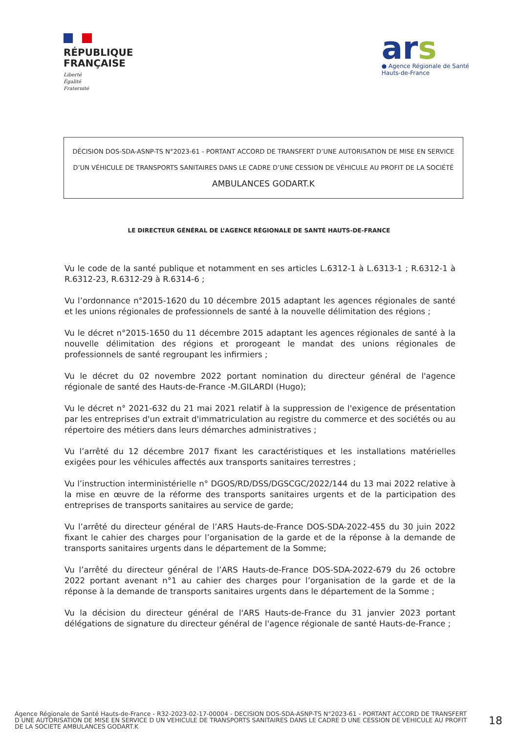RÉPUBLIQUE
FRANÇAISE
Liberté
Égalité
Fraternité
ars
● Agence Régionale de Santé
Hauts-de-France
DÉCISION DOS-SDA-ASNP-TS N°2023-61 - PORTANT ACCORD DE TRANSFERT D’UNE AUTORISATION DE MISE EN SERVICE D’UN VÉHICULE DE TRANSPORTS SANITAIRES DANS LE CADRE D’UNE CESSION DE VÉHICULE AU PROFIT DE LA SOCIÉTÉ AMBULANCES GODART.K
LE DIRECTEUR GÉNÉRAL DE L’AGENCE RÉGIONALE DE SANTÉ HAUTS-DE-FRANCE
Vu le code de la santé publique et notamment en ses articles L.6312-1 à L.6313-1 ; R.6312-1 à R.6312-23, R.6312-29 à R.6314-6 ;
Vu l’ordonnance n°2015-1620 du 10 décembre 2015 adaptant les agences régionales de santé et les unions régionales de professionnels de santé à la nouvelle délimitation des régions ;
Vu le décret n°2015-1650 du 11 décembre 2015 adaptant les agences régionales de santé à la nouvelle délimitation des régions et prorogeant le mandat des unions régionales de professionnels de santé regroupant les infirmiers ;
Vu le décret du 02 novembre 2022 portant nomination du directeur général de l'agence régionale de santé des Hauts-de-France -M.GILARDI (Hugo);
Vu le décret n° 2021-632 du 21 mai 2021 relatif à la suppression de l'exigence de présentation par les entreprises d'un extrait d'immatriculation au registre du commerce et des sociétés ou au répertoire des métiers dans leurs démarches administratives ;
Vu l’arrêté du 12 décembre 2017 fixant les caractéristiques et les installations matérielles exigées pour les véhicules affectés aux transports sanitaires terrestres ;
Vu l’instruction interministérielle n° DGOS/RD/DSS/DGSCGC/2022/144 du 13 mai 2022 relative à la mise en œuvre de la réforme des transports sanitaires urgents et de la participation des entreprises de transports sanitaires au service de garde;
Vu l’arrêté du directeur général de l’ARS Hauts-de-France DOS-SDA-2022-455 du 30 juin 2022 fixant le cahier des charges pour l’organisation de la garde et de la réponse à la demande de transports sanitaires urgents dans le département de la Somme;
Vu l’arrêté du directeur général de l’ARS Hauts-de-France DOS-SDA-2022-679 du 26 octobre 2022 portant avenant n°1 au cahier des charges pour l’organisation de la garde et de la réponse à la demande de transports sanitaires urgents dans le département de la Somme ;
Vu la décision du directeur général de l'ARS Hauts-de-France du 31 janvier 2023 portant délégations de signature du directeur général de l'agence régionale de santé Hauts-de-France ;
Agence Régionale de Santé Hauts-de-France - R32-2023-02-17-00004 - DECISION DOS-SDA-ASNP-TS N°2023-61 - PORTANT ACCORD DE TRANSFERT D UNE AUTORISATION DE MISE EN SERVICE D UN VEHICULE DE TRANSPORTS SANITAIRES DANS LE CADRE D UNE CESSION DE VEHICULE AU PROFIT DE LA SOCIETE AMBULANCES GODART.K
18